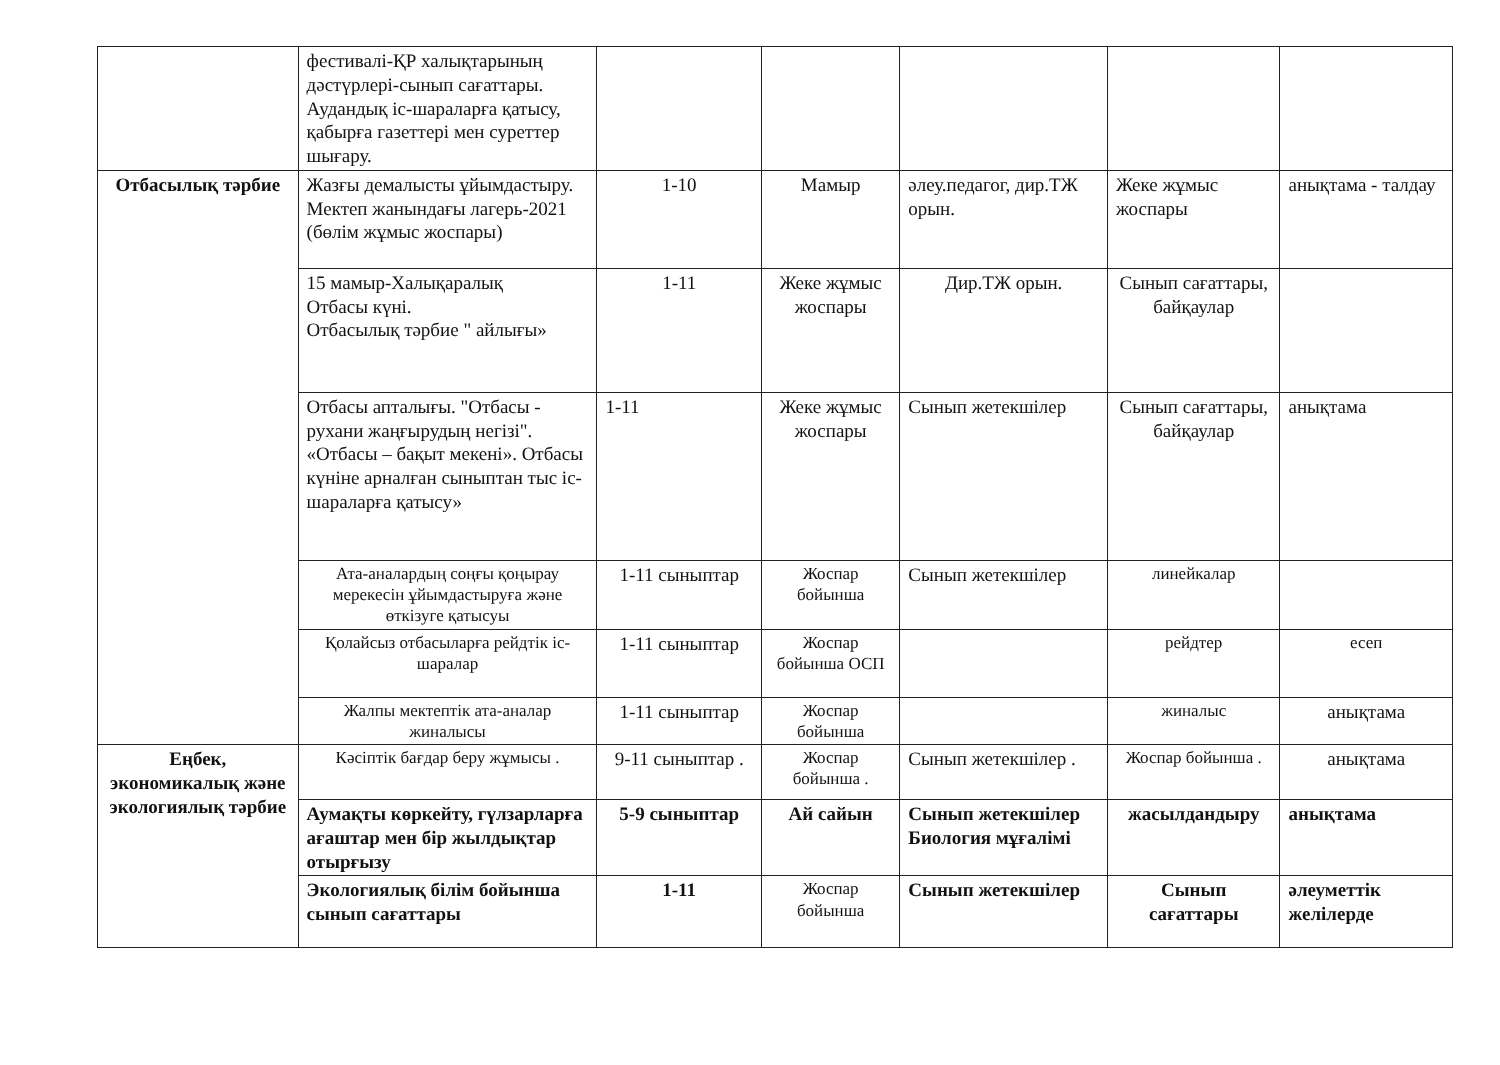| | фестивалі-ҚР халықтарының дәстүрлері-сынып сағаттары. Аудандық іс-шараларға қатысу, қабырға газеттері мен суреттер шығару. | | | | | |
| Отбасылық тәрбие | Жазғы демалысты ұйымдастыру. Мектеп жанындағы лагерь-2021 (бөлім жұмыс жоспары) | 1-10 | Мамыр | әлеу.педагог, дир.ТЖ орын. | Жеке жұмыс жоспары | анықтама - талдау |
| | 15 мамыр-Халықаралық Отбасы күні. Отбасылық тәрбие " айлығы» | 1-11 | Жеке жұмыс жоспары | Дир.ТЖ орын. | Сынып сағаттары, байқаулар | |
| | Отбасы апталығы. "Отбасы - рухани жаңғырудың негізі". «Отбасы – бақыт мекені». Отбасы күніне арналған сыныптан тыс іс-шараларға қатысу» | 1-11 | Жеке жұмыс жоспары | Сынып жетекшілер | Сынып сағаттары, байқаулар | анықтама |
| | Ата-аналардың соңғы қоңырау мерекесін ұйымдастыруға және өткізуге қатысуы | 1-11 сыныптар | Жоспар бойынша | Сынып жетекшілер | линейкалар | |
| | Қолайсыз отбасыларға рейдтік іс-шаралар | 1-11 сыныптар | Жоспар бойынша ОСП | | рейдтер | есеп |
| | Жалпы мектептік ата-аналар жиналысы | 1-11 сыныптар | Жоспар бойынша | | жиналыс | анықтама |
| Еңбек, экономикалық және экологиялық тәрбие | Кәсіптік бағдар беру жұмысы . | 9-11 сыныптар . | Жоспар бойынша . | Сынып жетекшілер . | Жоспар бойынша . | анықтама |
| | Аумақты көркейту, гүлзарларға ағаштар мен бір жылдықтар отырғызу | 5-9 сыныптар | Ай сайын | Сынып жетекшілер Биология мұғалімі | жасылдандыру | анықтама |
| | Экологиялық білім бойынша сынып сағаттары | 1-11 | Жоспар бойынша | Сынып жетекшілер | Сынып сағаттары | әлеуметтік желілерде |